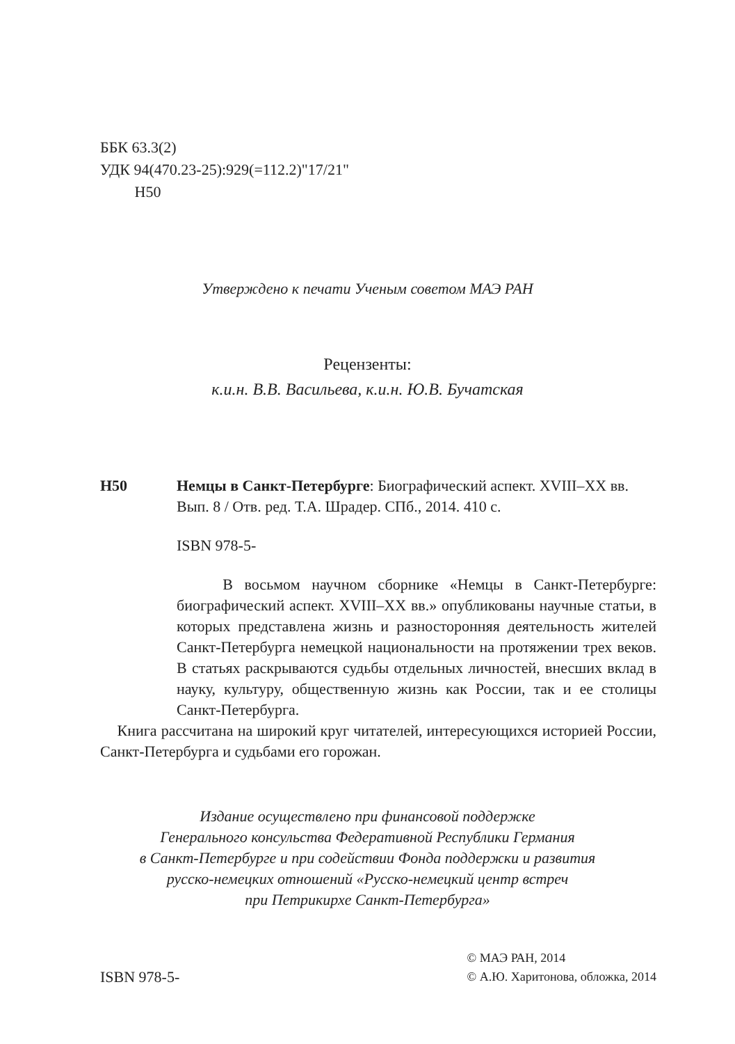ББК 63.3(2)
УДК 94(470.23-25):929(=112.2)"17/21"
Н50
Утверждено к печати Ученым советом МАЭ РАН
Рецензенты:
к.и.н. В.В. Васильева, к.и.н. Ю.В. Бучатская
Н50 Немцы в Санкт-Петербурге: Биографический аспект. XVIII–XX вв. Вып. 8 / Отв. ред. Т.А. Шрадер. СПб., 2014. 410 с.
ISBN 978-5-
В восьмом научном сборнике «Немцы в Санкт-Петербурге: биографический аспект. XVIII–XX вв.» опубликованы научные статьи, в которых представлена жизнь и разносторонняя деятельность жителей Санкт-Петербурга немецкой национальности на протяжении трех веков. В статьях раскрываются судьбы отдельных личностей, внесших вклад в науку, культуру, общественную жизнь как России, так и ее столицы Санкт-Петербурга.
Книга рассчитана на широкий круг читателей, интересующихся историей России, Санкт-Петербурга и судьбами его горожан.
Издание осуществлено при финансовой поддержке
Генерального консульства Федеративной Республики Германия
в Санкт-Петербурге и при содействии Фонда поддержки и развития
русско-немецких отношений «Русско-немецкий центр встреч
при Петрикирхе Санкт-Петербурга»
ISBN 978-5-
© МАЭ РАН, 2014
© А.Ю. Харитонова, обложка, 2014